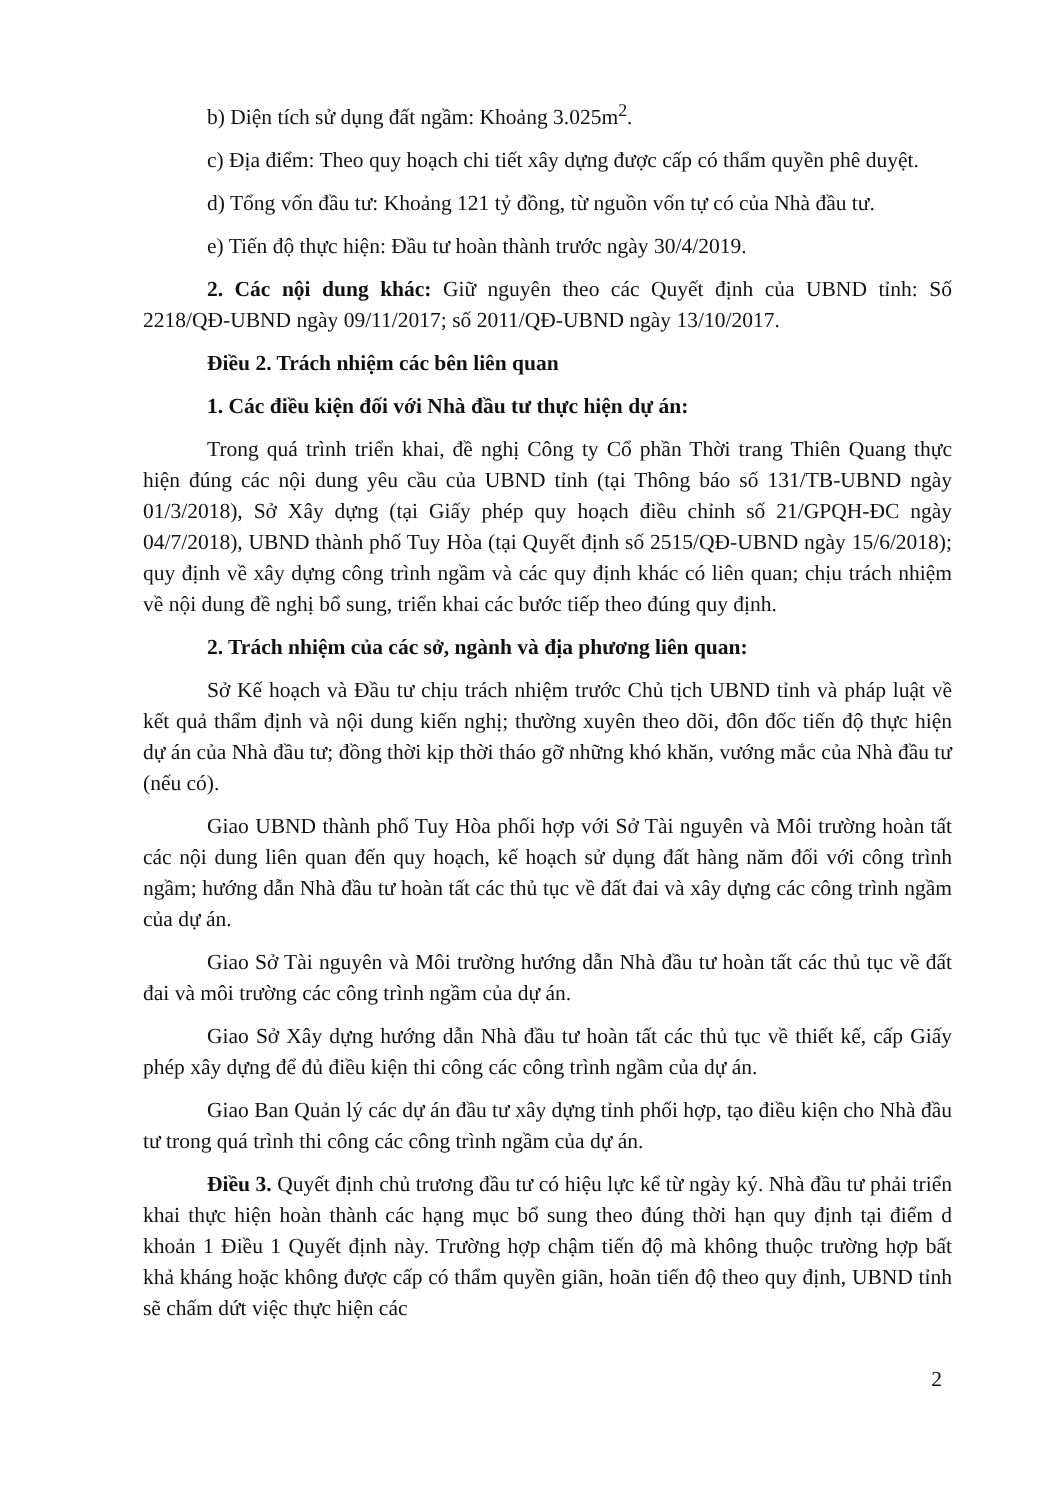b) Diện tích sử dụng đất ngầm: Khoảng 3.025m<sup>2</sup>.
c) Địa điểm: Theo quy hoạch chi tiết xây dựng được cấp có thẩm quyền phê duyệt.
d) Tổng vốn đầu tư: Khoảng 121 tỷ đồng, từ nguồn vốn tự có của Nhà đầu tư.
e) Tiến độ thực hiện: Đầu tư hoàn thành trước ngày 30/4/2019.
2. Các nội dung khác: Giữ nguyên theo các Quyết định của UBND tỉnh: Số 2218/QĐ-UBND ngày 09/11/2017; số 2011/QĐ-UBND ngày 13/10/2017.
Điều 2. Trách nhiệm các bên liên quan
1. Các điều kiện đối với Nhà đầu tư thực hiện dự án:
Trong quá trình triển khai, đề nghị Công ty Cổ phần Thời trang Thiên Quang thực hiện đúng các nội dung yêu cầu của UBND tỉnh (tại Thông báo số 131/TB-UBND ngày 01/3/2018), Sở Xây dựng (tại Giấy phép quy hoạch điều chỉnh số 21/GPQH-ĐC ngày 04/7/2018), UBND thành phố Tuy Hòa (tại Quyết định số 2515/QĐ-UBND ngày 15/6/2018); quy định về xây dựng công trình ngầm và các quy định khác có liên quan; chịu trách nhiệm về nội dung đề nghị bổ sung, triển khai các bước tiếp theo đúng quy định.
2. Trách nhiệm của các sở, ngành và địa phương liên quan:
Sở Kế hoạch và Đầu tư chịu trách nhiệm trước Chủ tịch UBND tỉnh và pháp luật về kết quả thẩm định và nội dung kiến nghị; thường xuyên theo dõi, đôn đốc tiến độ thực hiện dự án của Nhà đầu tư; đồng thời kịp thời tháo gỡ những khó khăn, vướng mắc của Nhà đầu tư (nếu có).
Giao UBND thành phố Tuy Hòa phối hợp với Sở Tài nguyên và Môi trường hoàn tất các nội dung liên quan đến quy hoạch, kế hoạch sử dụng đất hàng năm đối với công trình ngầm; hướng dẫn Nhà đầu tư hoàn tất các thủ tục về đất đai và xây dựng các công trình ngầm của dự án.
Giao Sở Tài nguyên và Môi trường hướng dẫn Nhà đầu tư hoàn tất các thủ tục về đất đai và môi trường các công trình ngầm của dự án.
Giao Sở Xây dựng hướng dẫn Nhà đầu tư hoàn tất các thủ tục về thiết kế, cấp Giấy phép xây dựng để đủ điều kiện thi công các công trình ngầm của dự án.
Giao Ban Quản lý các dự án đầu tư xây dựng tỉnh phối hợp, tạo điều kiện cho Nhà đầu tư trong quá trình thi công các công trình ngầm của dự án.
Điều 3. Quyết định chủ trương đầu tư có hiệu lực kể từ ngày ký. Nhà đầu tư phải triển khai thực hiện hoàn thành các hạng mục bổ sung theo đúng thời hạn quy định tại điểm d khoản 1 Điều 1 Quyết định này. Trường hợp chậm tiến độ mà không thuộc trường hợp bất khả kháng hoặc không được cấp có thẩm quyền giãn, hoãn tiến độ theo quy định, UBND tỉnh sẽ chấm dứt việc thực hiện các
2